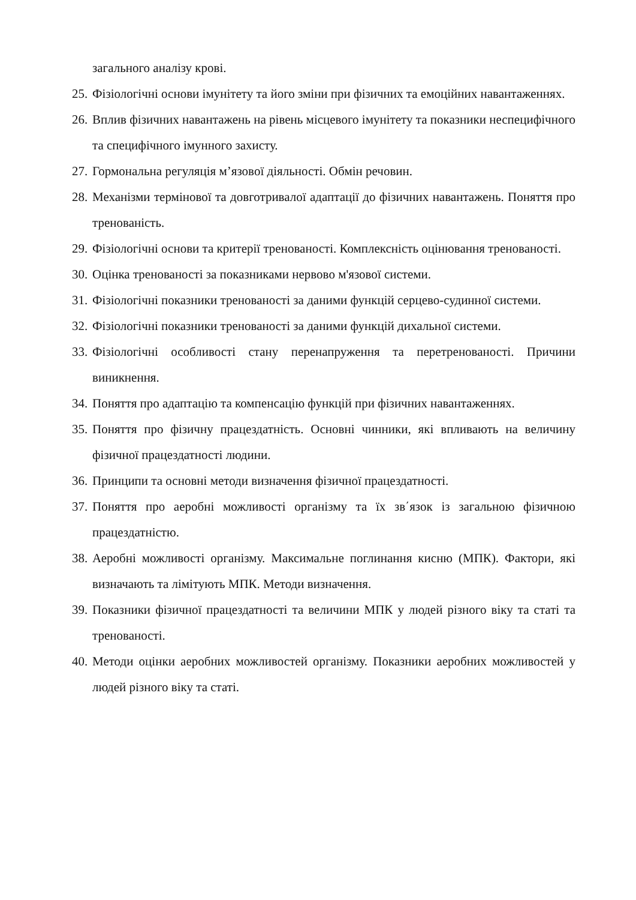загального аналізу крові.
25. Фізіологічні основи імунітету та його зміни при фізичних та емоційних навантаженнях.
26. Вплив фізичних навантажень на рівень місцевого імунітету та показники неспецифічного та специфічного імунного захисту.
27. Гормональна регуляція м’язової діяльності. Обмін речовин.
28. Механізми термінової та довготривалої адаптації до фізичних навантажень. Поняття про тренованість.
29. Фізіологічні основи та критерії тренованості. Комплексність оцінювання тренованості.
30. Оцінка тренованості за показниками нервово м'язової системи.
31. Фізіологічні показники тренованості за даними функцій серцево-судинної системи.
32. Фізіологічні показники тренованості за даними функцій дихальної системи.
33. Фізіологічні особливості стану перенапруження та перетренованості. Причини виникнення.
34. Поняття про адаптацію та компенсацію функцій при фізичних навантаженнях.
35. Поняття про фізичну працездатність. Основні чинники, які впливають на величину фізичної працездатності людини.
36. Принципи та основні методи визначення фізичної працездатності.
37. Поняття про аеробні можливості організму та їх зв΄язок із загальною фізичною працездатністю.
38. Аеробні можливості організму. Максимальне поглинання кисню (МПК). Фактори, які визначають та лімітують МПК. Методи визначення.
39. Показники фізичної працездатності та величини МПК у людей різного віку та статі та тренованості.
40. Методи оцінки аеробних можливостей організму. Показники аеробних можливостей у людей різного віку та статі.